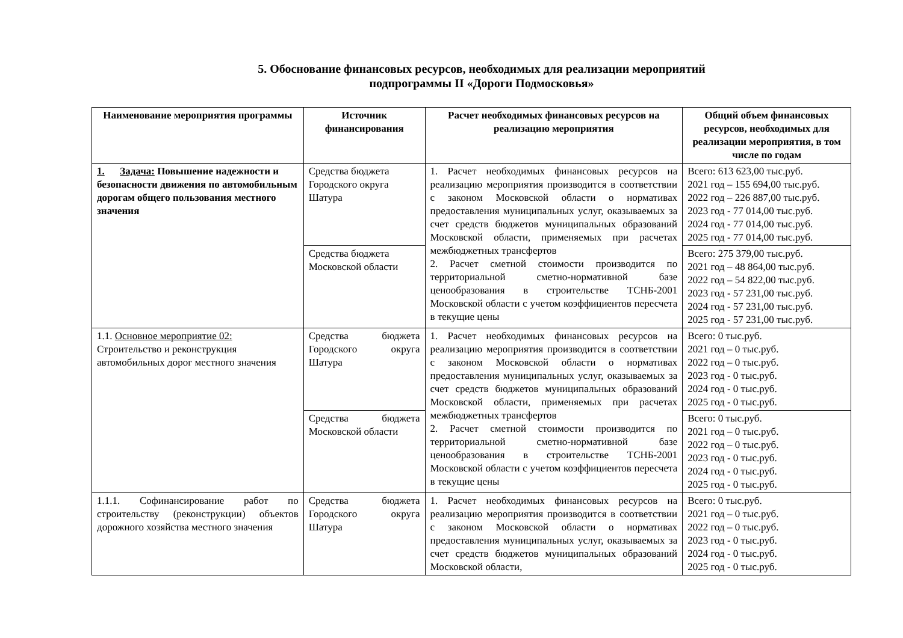5. Обоснование финансовых ресурсов, необходимых для реализации мероприятий
подпрограммы II «Дороги Подмосковья»
| Наименование мероприятия программы | Источник финансирования | Расчет необходимых финансовых ресурсов на реализацию мероприятия | Общий объем финансовых ресурсов, необходимых для реализации мероприятия, в том числе по годам |
| --- | --- | --- | --- |
| 1. Задача: Повышение надежности и безопасности движения по автомобильным дорогам общего пользования местного значения | Средства бюджета Городского округа Шатура | 1. Расчет необходимых финансовых ресурсов на реализацию мероприятия производится в соответствии с законом Московской области о нормативах предоставления муниципальных услуг, оказываемых за счет средств бюджетов муниципальных образований Московской области, применяемых при расчетах межбюджетных трансфертов 2. Расчет сметной стоимости производится по территориальной сметно-нормативной базе ценообразования в строительстве ТСНБ-2001 Московской области с учетом коэффициентов пересчета в текущие цены | Всего: 613 623,00 тыс.руб. 2021 год – 155 694,00 тыс.руб. 2022 год – 226 887,00 тыс.руб. 2023 год - 77 014,00 тыс.руб. 2024 год - 77 014,00 тыс.руб. 2025 год - 77 014,00 тыс.руб. |
| | Средства бюджета Московской области | | Всего: 275 379,00 тыс.руб. 2021 год – 48 864,00 тыс.руб. 2022 год – 54 822,00 тыс.руб. 2023 год - 57 231,00 тыс.руб. 2024 год - 57 231,00 тыс.руб. 2025 год - 57 231,00 тыс.руб. |
| 1.1. Основное мероприятие 02: Строительство и реконструкция автомобильных дорог местного значения | Средства бюджета Городского округа Шатура | 1. Расчет необходимых финансовых ресурсов на реализацию мероприятия производится в соответствии с законом Московской области о нормативах предоставления муниципальных услуг, оказываемых за счет средств бюджетов муниципальных образований Московской области, применяемых при расчетах межбюджетных трансфертов 2. Расчет сметной стоимости производится по территориальной сметно-нормативной базе ценообразования в строительстве ТСНБ-2001 Московской области с учетом коэффициентов пересчета в текущие цены | Всего: 0 тыс.руб. 2021 год – 0 тыс.руб. 2022 год – 0 тыс.руб. 2023 год - 0 тыс.руб. 2024 год - 0 тыс.руб. 2025 год - 0 тыс.руб. |
| | Средства бюджета Московской области | | Всего: 0 тыс.руб. 2021 год – 0 тыс.руб. 2022 год – 0 тыс.руб. 2023 год - 0 тыс.руб. 2024 год - 0 тыс.руб. 2025 год - 0 тыс.руб. |
| 1.1.1. Софинансирование работ по строительству (реконструкции) объектов дорожного хозяйства местного значения | Средства бюджета Городского округа Шатура | 1. Расчет необходимых финансовых ресурсов на реализацию мероприятия производится в соответствии с законом Московской области о нормативах предоставления муниципальных услуг, оказываемых за счет средств бюджетов муниципальных образований Московской области, | Всего: 0 тыс.руб. 2021 год – 0 тыс.руб. 2022 год – 0 тыс.руб. 2023 год - 0 тыс.руб. 2024 год - 0 тыс.руб. 2025 год - 0 тыс.руб. |